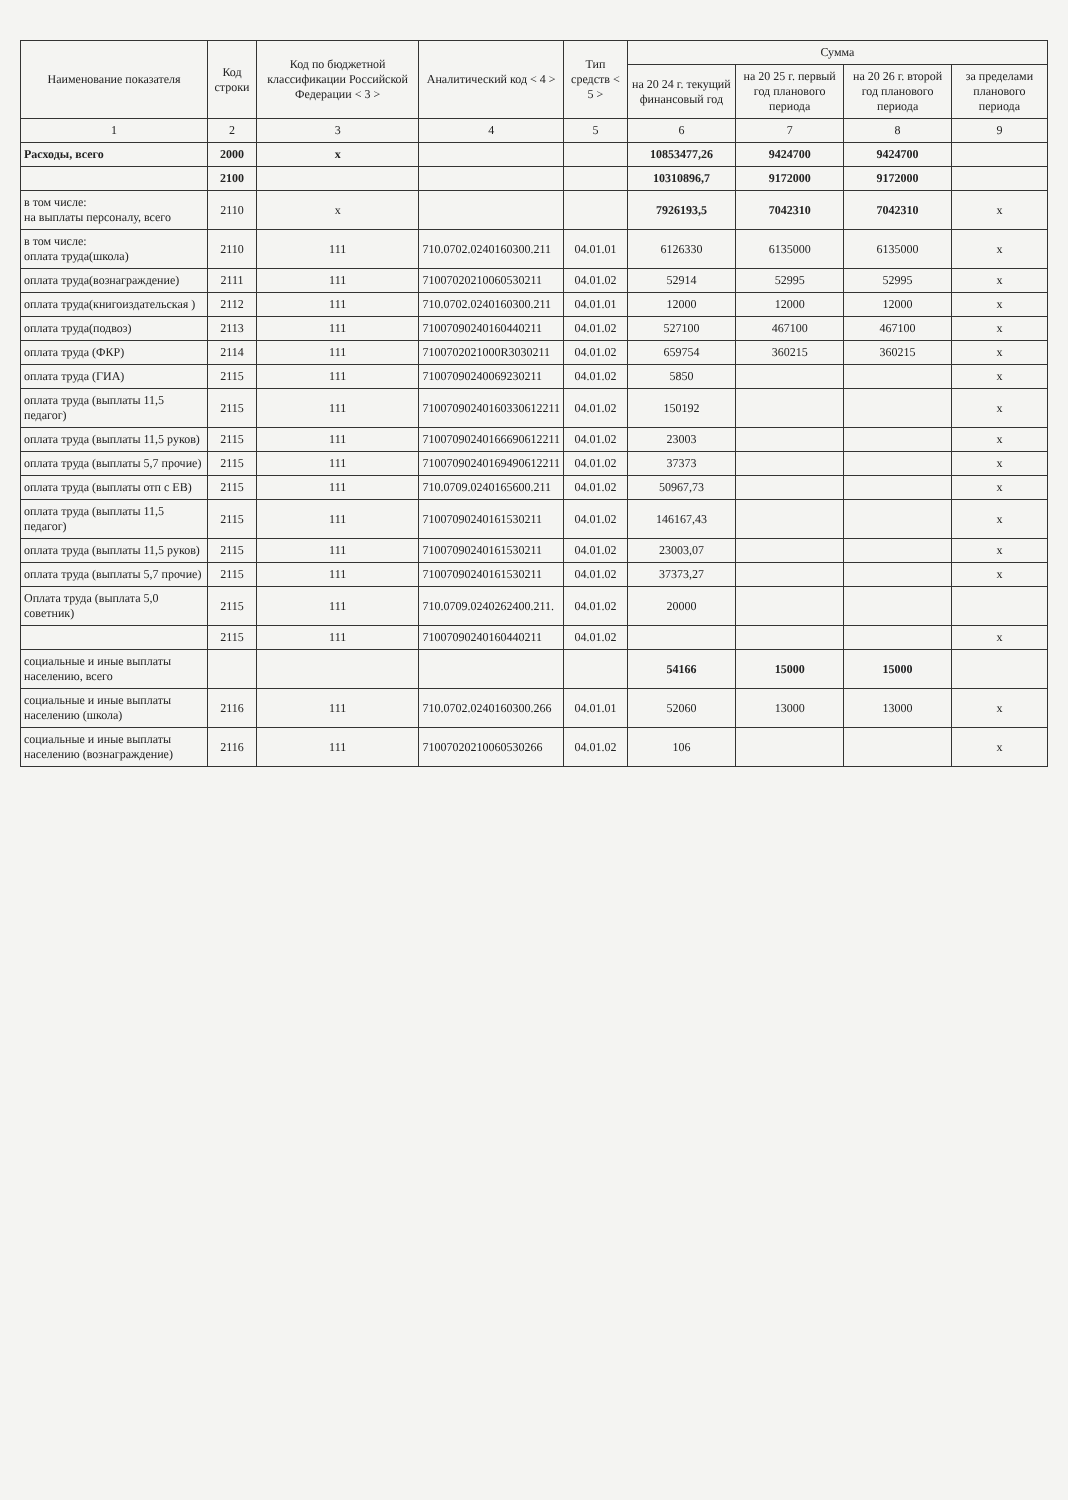| Наименование показателя | Код строки | Код по бюджетной классификации Российской Федерации < 3 > | Аналитический код < 4 > | Тип средств < 5 > | Сумма | | | |
| --- | --- | --- | --- | --- | --- | --- | --- | --- |
| | | | | | на 20 24 г. текущий финансовый год | на 20 25 г. первый год планового периода | на 20 26 г. второй год планового периода | за пределами планового периода |
| 1 | 2 | 3 | 4 | 5 | 6 | 7 | 8 | 9 |
| Расходы, всего | 2000 | x | | | 10853477,26 | 9424700 | 9424700 | |
| | 2100 | | | | 10310896,7 | 9172000 | 9172000 | |
| в том числе: на выплаты персоналу, всего | 2110 | x | | | 7926193,5 | 7042310 | 7042310 | x |
| в том числе: оплата труда(школа) | 2110 | 111 | 710.0702.0240160300.211 | 04.01.01 | 6126330 | 6135000 | 6135000 | x |
| оплата труда(вознаграждение) | 2111 | 111 | 71007020210060530211 | 04.01.02 | 52914 | 52995 | 52995 | x |
| оплата труда(книгоиздательская ) | 2112 | 111 | 710.0702.0240160300.211 | 04.01.01 | 12000 | 12000 | 12000 | x |
| оплата труда(подвоз) | 2113 | 111 | 71007090240160440211 | 04.01.02 | 527100 | 467100 | 467100 | x |
| оплата труда (ФКР) | 2114 | 111 | 7100702021000R3030211 | 04.01.02 | 659754 | 360215 | 360215 | x |
| оплата труда (ГИА) | 2115 | 111 | 71007090240069230211 | 04.01.02 | 5850 | | | x |
| оплата труда (выплаты 11,5 педагог) | 2115 | 111 | 71007090240160330612211 | 04.01.02 | 150192 | | | x |
| оплата труда (выплаты 11,5 руков) | 2115 | 111 | 71007090240166690612211 | 04.01.02 | 23003 | | | x |
| оплата труда (выплаты 5,7 прочие) | 2115 | 111 | 71007090240169490612211 | 04.01.02 | 37373 | | | x |
| оплата труда (выплаты отп с ЕВ) | 2115 | 111 | 710.0709.0240165600.211 | 04.01.02 | 50967,73 | | | x |
| оплата труда (выплаты 11,5 педагог) | 2115 | 111 | 71007090240161530211 | 04.01.02 | 146167,43 | | | x |
| оплата труда (выплаты 11,5 руков) | 2115 | 111 | 71007090240161530211 | 04.01.02 | 23003,07 | | | x |
| оплата труда (выплаты 5,7 прочие) | 2115 | 111 | 71007090240161530211 | 04.01.02 | 37373,27 | | | x |
| Оплата труда (выплата 5,0 советник) | 2115 | 111 | 710.0709.0240262400.211. | 04.01.02 | 20000 | | | |
| | 2115 | 111 | 71007090240160440211 | 04.01.02 | | | | x |
| социальные и иные выплаты населению, всего | | | | | 54166 | 15000 | 15000 | |
| социальные и иные выплаты населению (школа) | 2116 | 111 | 710.0702.0240160300.266 | 04.01.01 | 52060 | 13000 | 13000 | x |
| социальные и иные выплаты населению (вознаграждение) | 2116 | 111 | 71007020210060530266 | 04.01.02 | 106 | | | x |